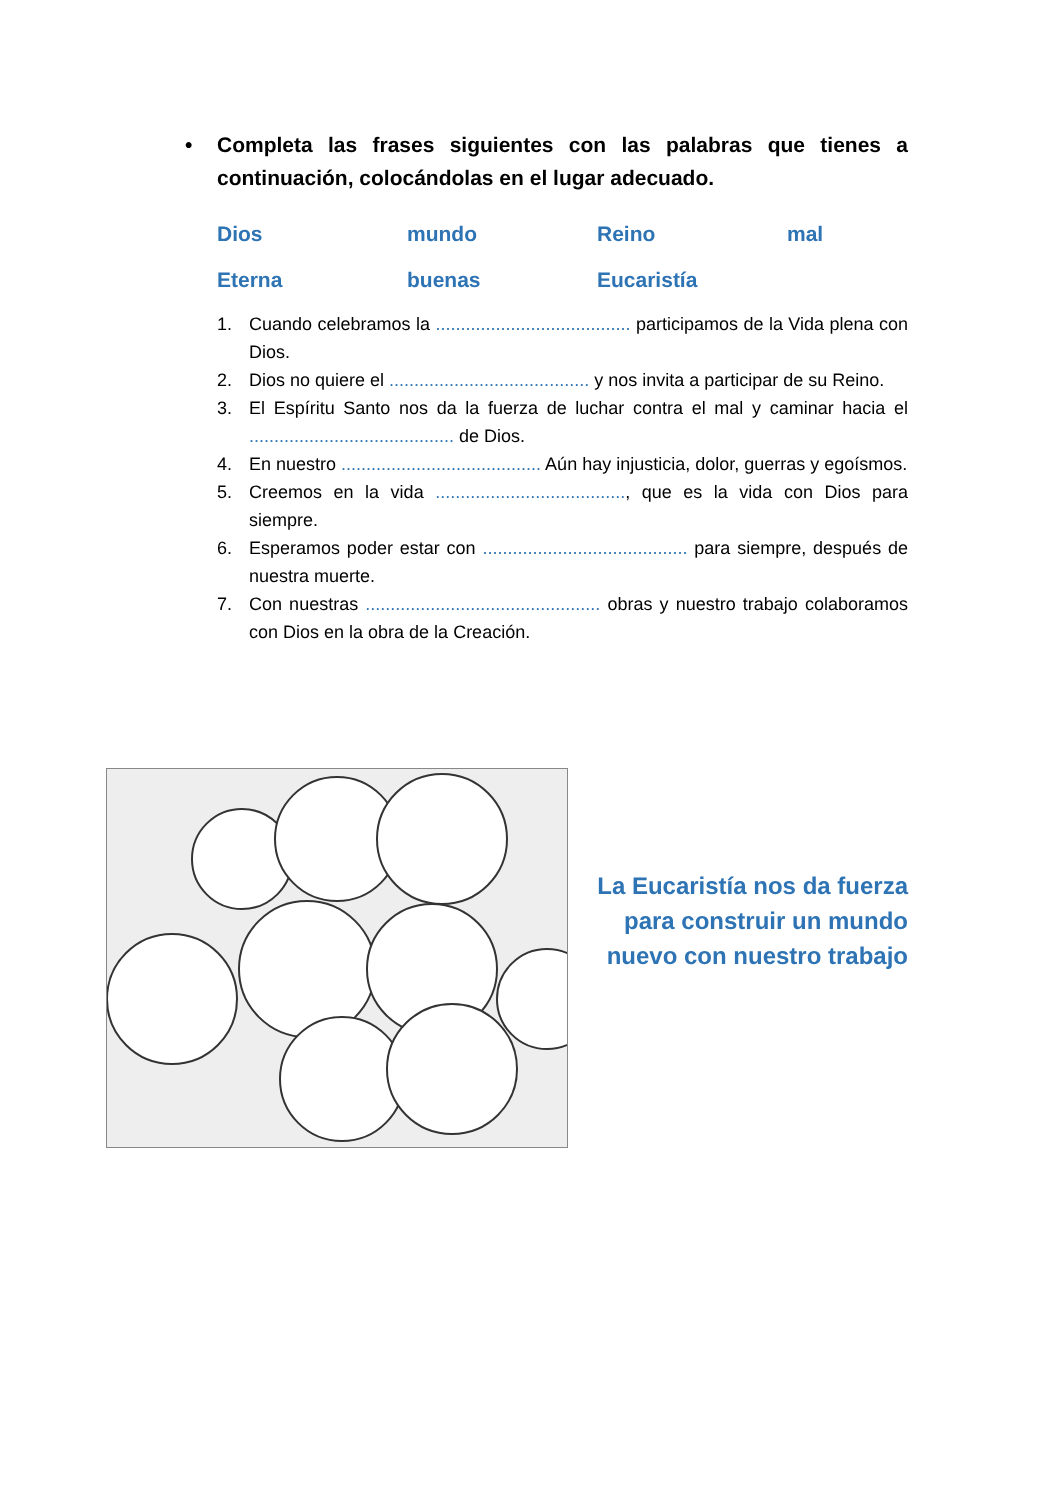• Completa las frases siguientes con las palabras que tienes a continuación, colocándolas en el lugar adecuado.
Dios mundo Reino mal Eterna buenas Eucaristía
1. Cuando celebramos la ....................................... participamos de la Vida plena con Dios.
2. Dios no quiere el ........................................ y nos invita a participar de su Reino.
3. El Espíritu Santo nos da la fuerza de luchar contra el mal y caminar hacia el ......................................... de Dios.
4. En nuestro ........................................ Aún hay injusticia, dolor, guerras y egoísmos.
5. Creemos en la vida ......................................, que es la vida con Dios para siempre.
6. Esperamos poder estar con ......................................... para siempre, después de nuestra muerte.
7. Con nuestras ............................................... obras y nuestro trabajo colaboramos con Dios en la obra de la Creación.
La Eucaristía nos da fuerza para construir un mundo nuevo con nuestro trabajo